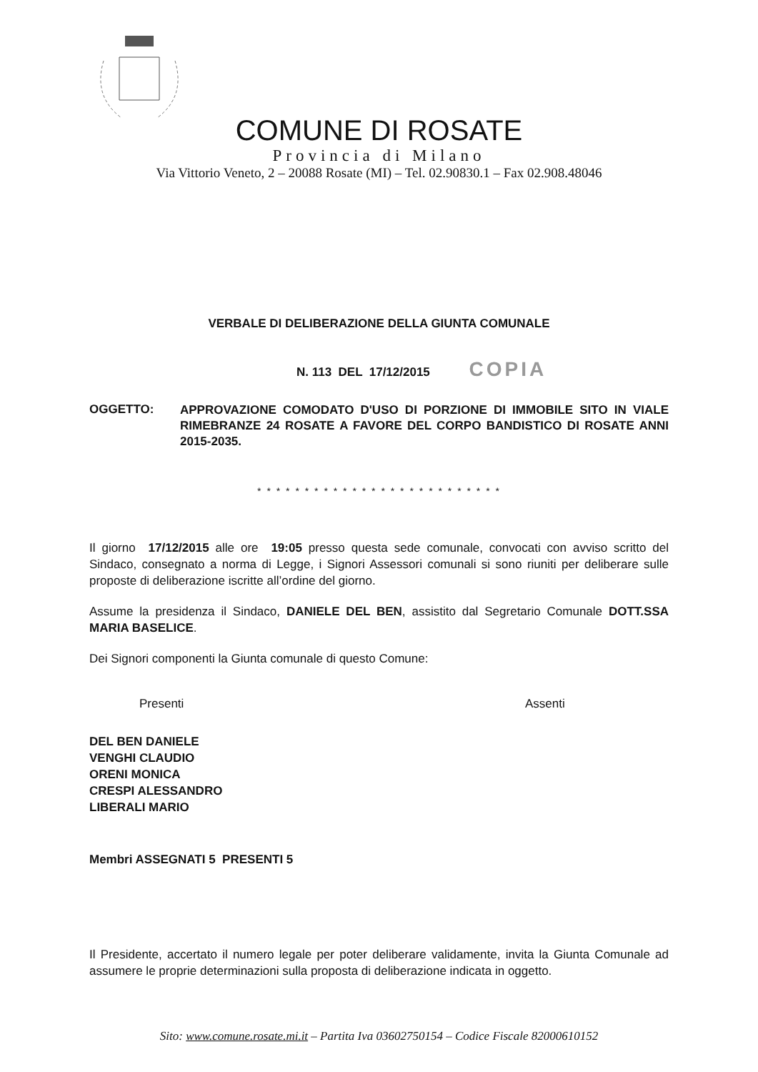COMUNE DI ROSATE
Provincia di Milano
Via Vittorio Veneto, 2 – 20088 Rosate (MI) – Tel. 02.90830.1 – Fax 02.908.48046
VERBALE DI DELIBERAZIONE DELLA GIUNTA COMUNALE
N. 113 DEL 17/12/2015 COPIA
OGGETTO:
APPROVAZIONE COMODATO D'USO DI PORZIONE DI IMMOBILE SITO IN VIALE RIMEBRANZE 24 ROSATE A FAVORE DEL CORPO BANDISTICO DI ROSATE ANNI 2015-2035.
* * * * * * * * * * * * * * * * * * * * * * * * * *
Il giorno 17/12/2015 alle ore 19:05 presso questa sede comunale, convocati con avviso scritto del Sindaco, consegnato a norma di Legge, i Signori Assessori comunali si sono riuniti per deliberare sulle proposte di deliberazione iscritte all’ordine del giorno.
Assume la presidenza il Sindaco, DANIELE DEL BEN, assistito dal Segretario Comunale DOTT.SSA MARIA BASELICE.
Dei Signori componenti la Giunta comunale di questo Comune:
Presenti Assenti
DEL BEN DANIELE
VENGHI CLAUDIO
ORENI MONICA
CRESPI ALESSANDRO
LIBERALI MARIO
Membri ASSEGNATI 5 PRESENTI 5
Il Presidente, accertato il numero legale per poter deliberare validamente, invita la Giunta Comunale ad assumere le proprie determinazioni sulla proposta di deliberazione indicata in oggetto.
Sito: www.comune.rosate.mi.it – Partita Iva 03602750154 – Codice Fiscale 82000610152